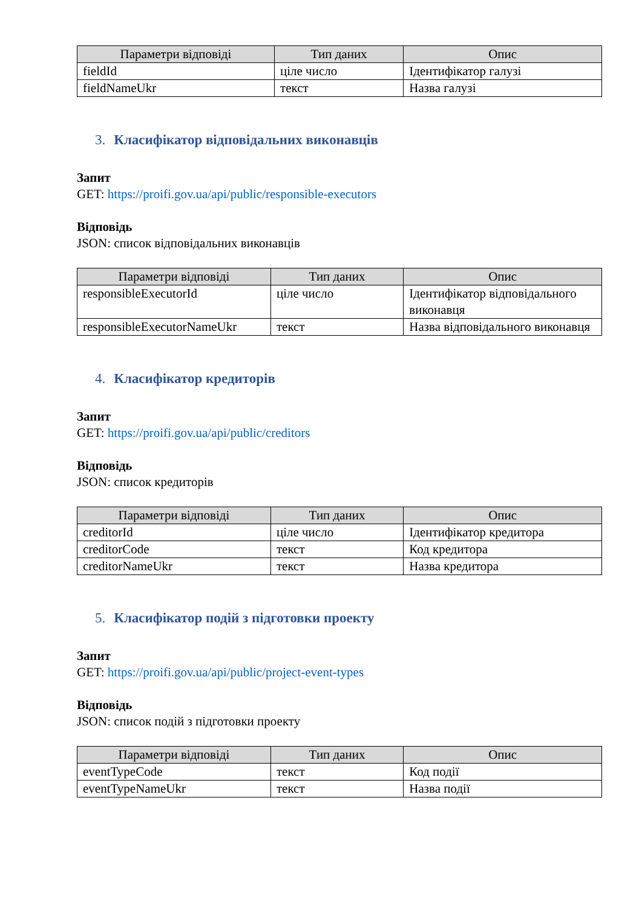| Параметри відповіді | Тип даних | Опис |
| --- | --- | --- |
| fieldId | ціле число | Ідентифікатор галузі |
| fieldNameUkr | текст | Назва галузі |
3. Класифікатор відповідальних виконавців
Запит
GET: https://proifi.gov.ua/api/public/responsible-executors
Відповідь
JSON: список відповідальних виконавців
| Параметри відповіді | Тип даних | Опис |
| --- | --- | --- |
| responsibleExecutorId | ціле число | Ідентифікатор відповідального виконавця |
| responsibleExecutorNameUkr | текст | Назва відповідального виконавця |
4. Класифікатор кредиторів
Запит
GET: https://proifi.gov.ua/api/public/creditors
Відповідь
JSON: список кредиторів
| Параметри відповіді | Тип даних | Опис |
| --- | --- | --- |
| creditorId | ціле число | Ідентифікатор кредитора |
| creditorCode | текст | Код кредитора |
| creditorNameUkr | текст | Назва кредитора |
5. Класифікатор подій з підготовки проекту
Запит
GET: https://proifi.gov.ua/api/public/project-event-types
Відповідь
JSON: список подій з підготовки проекту
| Параметри відповіді | Тип даних | Опис |
| --- | --- | --- |
| eventTypeCode | текст | Код події |
| eventTypeNameUkr | текст | Назва події |